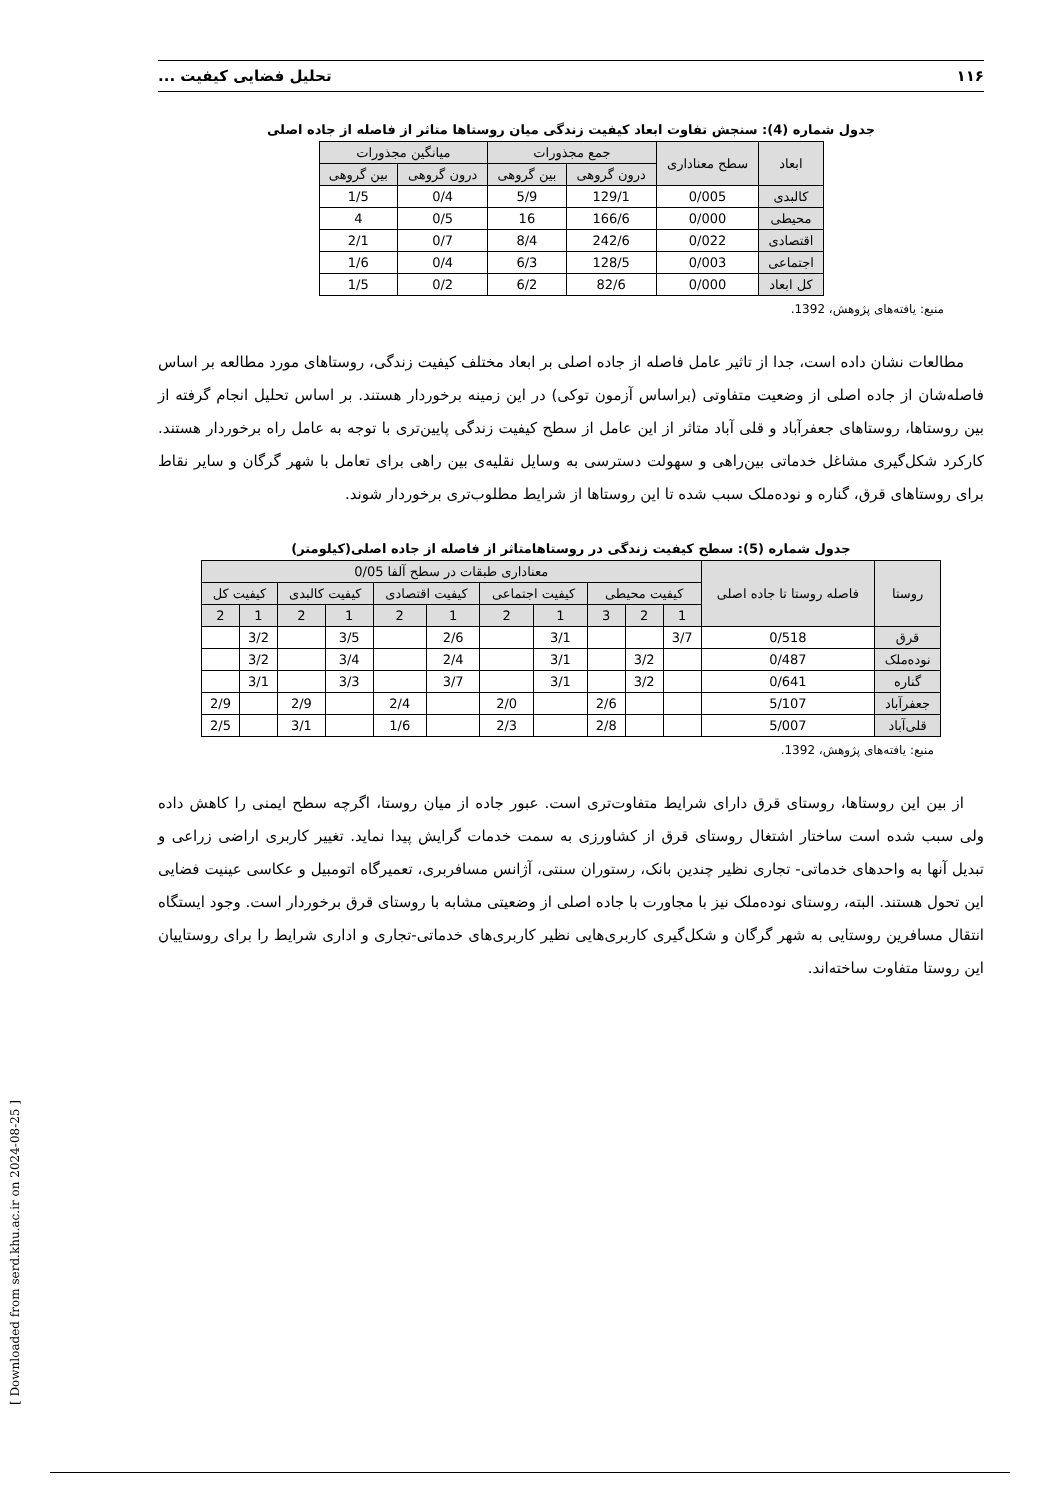۱۱۶ تحلیل فضایی کیفیت ...
جدول شماره (4): سنجش تفاوت ابعاد کیفیت زندگی میان روستاها متاثر از فاصله از جاده اصلی
| ابعاد | سطح معناداری | جمع مجذورات | | میانگین مجذورات | |
| --- | --- | --- | --- | --- | --- |
| | | درون گروهی | بین گروهی | درون گروهی | بین گروهی |
| کالبدی | 0/005 | 129/1 | 5/9 | 0/4 | 1/5 |
| محیطی | 0/000 | 166/6 | 16 | 0/5 | 4 |
| اقتصادی | 0/022 | 242/6 | 8/4 | 0/7 | 2/1 |
| اجتماعی | 0/003 | 128/5 | 6/3 | 0/4 | 1/6 |
| کل ابعاد | 0/000 | 82/6 | 6/2 | 0/2 | 1/5 |
منبع: یافته‌های پژوهش، 1392.
مطالعات نشان داده است، جدا از تاثیر عامل فاصله از جاده اصلی بر ابعاد مختلف کیفیت زندگی، روستاهای مورد مطالعه بر اساس فاصله‌شان از جاده اصلی از وضعیت متفاوتی (براساس آزمون توکی) در این زمینه برخوردار هستند. بر اساس تحلیل انجام گرفته از بین روستاها، روستاهای جعفرآباد و قلی آباد متاثر از این عامل از سطح کیفیت زندگی پایین‌تری با توجه به عامل راه برخوردار هستند. کارکرد شکل‌گیری مشاغل خدماتی بین‌راهی و سهولت دسترسی به وسایل نقلیه‌ی بین راهی برای تعامل با شهر گرگان و سایر نقاط برای روستاهای قرق، گناره و نوده‌ملک سبب شده تا این روستاها از شرایط مطلوب‌تری برخوردار شوند.
جدول شماره (5): سطح کیفیت زندگی در روستاهامتاثر از فاصله از جاده اصلی(کیلومتر)
| روستا | فاصله روستا تا جاده اصلی | معناداری طبقات در سطح آلفا 0/05 | | | | | | | | | | |
| --- | --- | --- | --- | --- | --- | --- | --- | --- | --- | --- | --- | --- |
| | | کیفیت محیطی | | | کیفیت اجتماعی | | کیفیت اقتصادی | | کیفیت کالبدی | | کیفیت کل | |
| | | 1 | 2 | 3 | 1 | 2 | 1 | 2 | 1 | 2 | 1 | 2 |
| قرق | 0/518 | 3/7 | | | 3/1 | | 2/6 | | 3/5 | | 3/2 | |
| نوده‌ملک | 0/487 | | 3/2 | | 3/1 | | 2/4 | | 3/4 | | 3/2 | |
| گناره | 0/641 | | 3/2 | | 3/1 | | 3/7 | | 3/3 | | 3/1 | |
| جعفرآباد | 5/107 | | | 2/6 | | 2/0 | | 2/4 | | 2/9 | | 2/9 |
| قلی‌آباد | 5/007 | | | 2/8 | | 2/3 | | 1/6 | | 3/1 | | 2/5 |
منبع: یافته‌های پژوهش، 1392.
از بین این روستاها، روستای قرق دارای شرایط متفاوت‌تری است. عبور جاده از میان روستا، اگرچه سطح ایمنی را کاهش داده ولی سبب شده است ساختار اشتغال روستای قرق از کشاورزی به سمت خدمات گرایش پیدا نماید. تغییر کاربری اراضی زراعی و تبدیل آنها به واحدهای خدماتی- تجاری نظیر چندین بانک، رستوران سنتی، آژانس مسافربری، تعمیرگاه اتومبیل و عکاسی عینیت فضایی این تحول هستند. البته، روستای نوده‌ملک نیز با مجاورت با جاده اصلی از وضعیتی مشابه با روستای قرق برخوردار است. وجود ایستگاه انتقال مسافرین روستایی به شهر گرگان و شکل‌گیری کاربری‌هایی نظیر کاربری‌های خدماتی-تجاری و اداری شرایط را برای روستاییان این روستا متفاوت ساخته‌اند.
[ Downloaded from serd.khu.ac.ir on 2024-08-25 ]